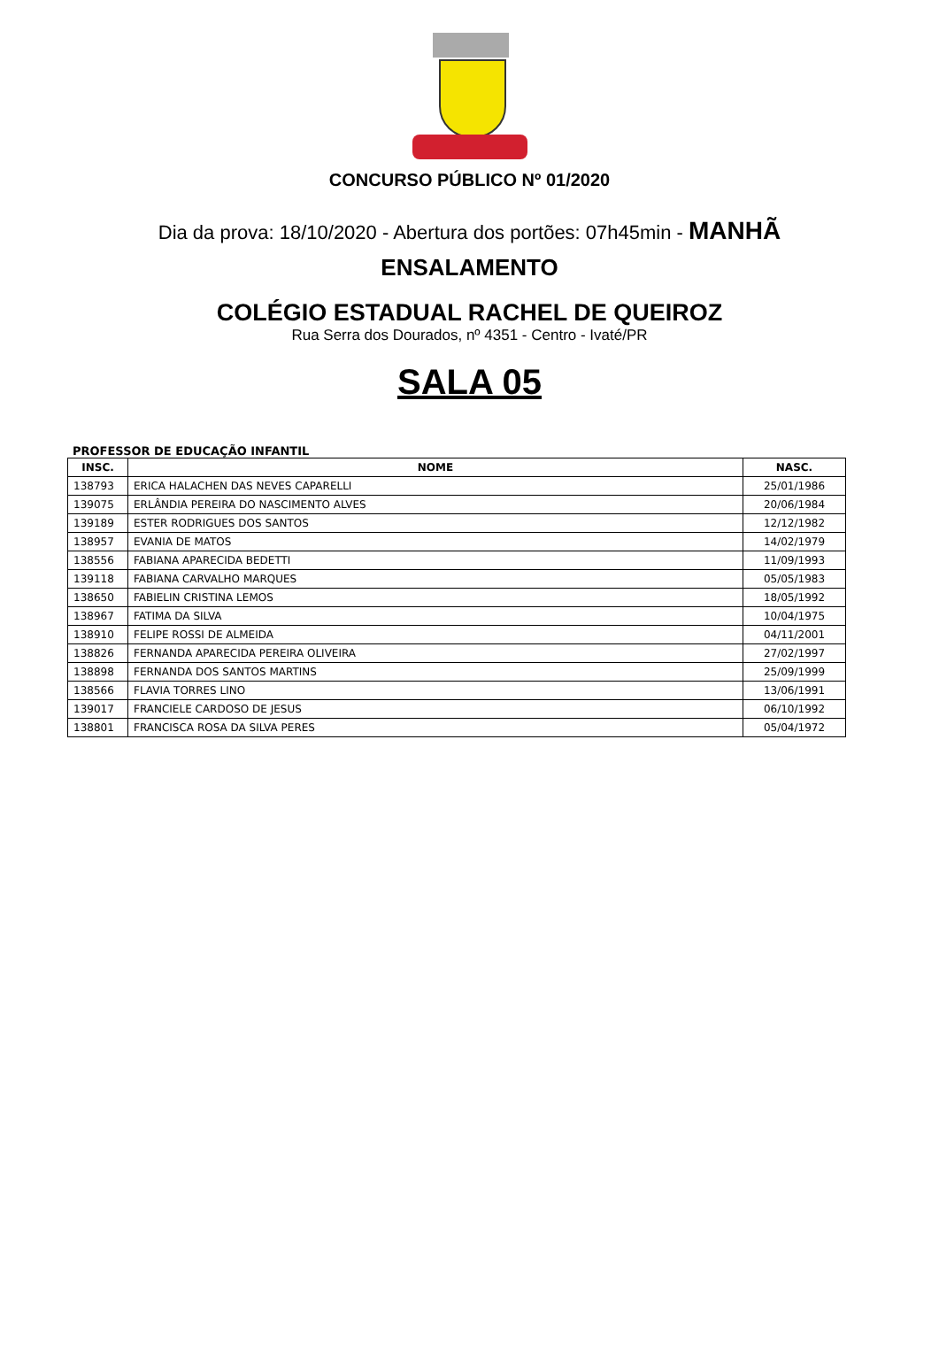CONCURSO PÚBLICO Nº 01/2020
Dia da prova: 18/10/2020 - Abertura dos portões: 07h45min - MANHÃ
ENSALAMENTO
COLÉGIO ESTADUAL RACHEL DE QUEIROZ
Rua Serra dos Dourados, nº 4351 - Centro - Ivaté/PR
SALA 05
PROFESSOR DE EDUCAÇÃO INFANTIL
| INSC. | NOME | NASC. |
| --- | --- | --- |
| 138793 | ERICA HALACHEN DAS NEVES CAPARELLI | 25/01/1986 |
| 139075 | ERLÂNDIA PEREIRA DO NASCIMENTO ALVES | 20/06/1984 |
| 139189 | ESTER RODRIGUES DOS SANTOS | 12/12/1982 |
| 138957 | EVANIA DE MATOS | 14/02/1979 |
| 138556 | FABIANA APARECIDA BEDETTI | 11/09/1993 |
| 139118 | FABIANA CARVALHO MARQUES | 05/05/1983 |
| 138650 | FABIELIN CRISTINA LEMOS | 18/05/1992 |
| 138967 | FATIMA DA SILVA | 10/04/1975 |
| 138910 | FELIPE ROSSI DE ALMEIDA | 04/11/2001 |
| 138826 | FERNANDA APARECIDA PEREIRA OLIVEIRA | 27/02/1997 |
| 138898 | FERNANDA DOS SANTOS MARTINS | 25/09/1999 |
| 138566 | FLAVIA TORRES LINO | 13/06/1991 |
| 139017 | FRANCIELE CARDOSO DE JESUS | 06/10/1992 |
| 138801 | FRANCISCA ROSA DA SILVA PERES | 05/04/1972 |